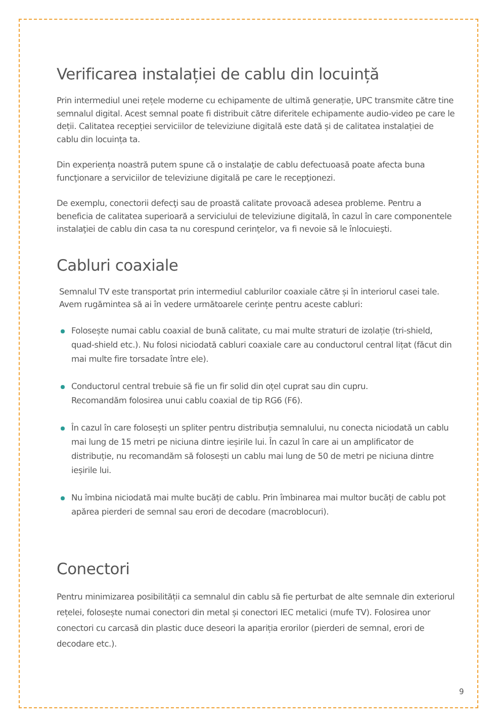Verificarea instalației de cablu din locuință
Prin intermediul unei rețele moderne cu echipamente de ultimă generație, UPC transmite către tine semnalul digital. Acest semnal poate fi distribuit către diferitele echipamente audio-video pe care le deții. Calitatea recepției serviciilor de televiziune digitală este dată și de calitatea instalației de cablu din locuința ta.
Din experiența noastră putem spune că o instalaţie de cablu defectuoasă poate afecta buna funcţionare a serviciilor de televiziune digitală pe care le recepţionezi.
De exemplu, conectorii defecţi sau de proastă calitate provoacă adesea probleme. Pentru a beneficia de calitatea superioară a serviciului de televiziune digitală, în cazul în care componentele instalaţiei de cablu din casa ta nu corespund cerinţelor, va fi nevoie să le înlocuieşti.
Cabluri coaxiale
Semnalul TV este transportat prin intermediul cablurilor coaxiale către și în interiorul casei tale. Avem rugămintea să ai în vedere următoarele cerințe pentru aceste cabluri:
Folosește numai cablu coaxial de bună calitate, cu mai multe straturi de izolație (tri-shield, quad-shield etc.). Nu folosi niciodată cabluri coaxiale care au conductorul central lițat (făcut din mai multe fire torsadate între ele).
Conductorul central trebuie să fie un fir solid din oțel cuprat sau din cupru.
Recomandăm folosirea unui cablu coaxial de tip RG6 (F6).
În cazul în care folosești un spliter pentru distribuția semnalului, nu conecta niciodată un cablu mai lung de 15 metri pe niciuna dintre ieșirile lui. În cazul în care ai un amplificator de distribuție, nu recomandăm să folosești un cablu mai lung de 50 de metri pe niciuna dintre ieșirile lui.
Nu îmbina niciodată mai multe bucăți de cablu. Prin îmbinarea mai multor bucăți de cablu pot apărea pierderi de semnal sau erori de decodare (macroblocuri).
Conectori
Pentru minimizarea posibilității ca semnalul din cablu să fie perturbat de alte semnale din exteriorul rețelei, folosește numai conectori din metal și conectori IEC metalici (mufe TV). Folosirea unor conectori cu carcasă din plastic duce deseori la apariția erorilor (pierderi de semnal, erori de decodare etc.).
9